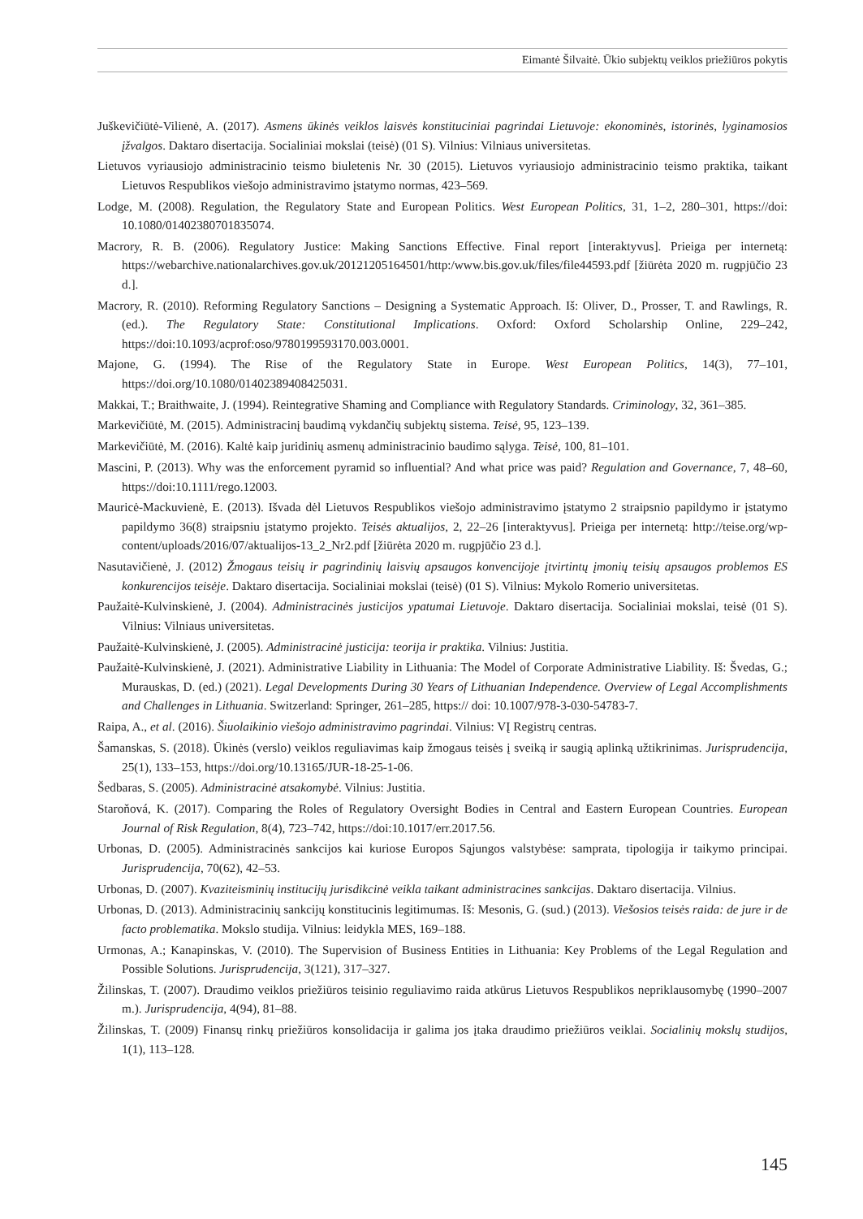Eimantė Šilvaitė. Ūkio subjektų veiklos priežiūros pokytis
Juškevičiūtė-Vilienė, A. (2017). Asmens ūkinės veiklos laisvės konstituciniai pagrindai Lietuvoje: ekonominės, istorinės, lyginamosios įžvalgos. Daktaro disertacija. Socialiniai mokslai (teisė) (01 S). Vilnius: Vilniaus universitetas.
Lietuvos vyriausiojo administracinio teismo biuletenis Nr. 30 (2015). Lietuvos vyriausiojo administracinio teismo praktika, taikant Lietuvos Respublikos viešojo administravimo įstatymo normas, 423–569.
Lodge, M. (2008). Regulation, the Regulatory State and European Politics. West European Politics, 31, 1–2, 280–301, https://doi: 10.1080/01402380701835074.
Macrory, R. B. (2006). Regulatory Justice: Making Sanctions Effective. Final report [interaktyvus]. Prieiga per internetą: https://webarchive.nationalarchives.gov.uk/20121205164501/http:/www.bis.gov.uk/files/file44593.pdf [žiūrėta 2020 m. rugpjūčio 23 d.].
Macrory, R. (2010). Reforming Regulatory Sanctions – Designing a Systematic Approach. Iš: Oliver, D., Prosser, T. and Rawlings, R. (ed.). The Regulatory State: Constitutional Implications. Oxford: Oxford Scholarship Online, 229–242, https://doi:10.1093/acprof:oso/9780199593170.003.0001.
Majone, G. (1994). The Rise of the Regulatory State in Europe. West European Politics, 14(3), 77–101, https://doi.org/10.1080/01402389408425031.
Makkai, T.; Braithwaite, J. (1994). Reintegrative Shaming and Compliance with Regulatory Standards. Criminology, 32, 361–385.
Markevičiūtė, M. (2015). Administracinį baudimą vykdančių subjektų sistema. Teisė, 95, 123–139.
Markevičiūtė, M. (2016). Kaltė kaip juridinių asmenų administracinio baudimo sąlyga. Teisė, 100, 81–101.
Mascini, P. (2013). Why was the enforcement pyramid so influential? And what price was paid? Regulation and Governance, 7, 48–60, https://doi:10.1111/rego.12003.
Mauricė-Mackuvienė, E. (2013). Išvada dėl Lietuvos Respublikos viešojo administravimo įstatymo 2 straipsnio papildymo ir įstatymo papildymo 36(8) straipsniu įstatymo projekto. Teisės aktualijos, 2, 22–26 [interaktyvus]. Prieiga per internetą: http://teise.org/wp-content/uploads/2016/07/aktualijos-13_2_Nr2.pdf [žiūrėta 2020 m. rugpjūčio 23 d.].
Nasutavičienė, J. (2012) Žmogaus teisių ir pagrindinių laisvių apsaugos konvencijoje įtvirtintų įmonių teisių apsaugos problemos ES konkurencijos teisėje. Daktaro disertacija. Socialiniai mokslai (teisė) (01 S). Vilnius: Mykolo Romerio universitetas.
Paužaitė-Kulvinskienė, J. (2004). Administracinės justicijos ypatumai Lietuvoje. Daktaro disertacija. Socialiniai mokslai, teisė (01 S). Vilnius: Vilniaus universitetas.
Paužaitė-Kulvinskienė, J. (2005). Administracinė justicija: teorija ir praktika. Vilnius: Justitia.
Paužaitė-Kulvinskienė, J. (2021). Administrative Liability in Lithuania: The Model of Corporate Administrative Liability. Iš: Švedas, G.; Murauskas, D. (ed.) (2021). Legal Developments During 30 Years of Lithuanian Independence. Overview of Legal Accomplishments and Challenges in Lithuania. Switzerland: Springer, 261–285, https:// doi: 10.1007/978-3-030-54783-7.
Raipa, A., et al. (2016). Šiuolaikinio viešojo administravimo pagrindai. Vilnius: VĮ Registrų centras.
Šamanskas, S. (2018). Ūkinės (verslo) veiklos reguliavimas kaip žmogaus teisės į sveiką ir saugią aplinką užtikrinimas. Jurisprudencija, 25(1), 133–153, https://doi.org/10.13165/JUR-18-25-1-06.
Šedbaras, S. (2005). Administracinė atsakomybė. Vilnius: Justitia.
Staroňová, K. (2017). Comparing the Roles of Regulatory Oversight Bodies in Central and Eastern European Countries. European Journal of Risk Regulation, 8(4), 723–742, https://doi:10.1017/err.2017.56.
Urbonas, D. (2005). Administracinės sankcijos kai kuriose Europos Sąjungos valstybėse: samprata, tipologija ir taikymo principai. Jurisprudencija, 70(62), 42–53.
Urbonas, D. (2007). Kvaziteisminių institucijų jurisdikcinė veikla taikant administracines sankcijas. Daktaro disertacija. Vilnius.
Urbonas, D. (2013). Administracinių sankcijų konstitucinis legitimumas. Iš: Mesonis, G. (sud.) (2013). Viešosios teisės raida: de jure ir de facto problematika. Mokslo studija. Vilnius: leidykla MES, 169–188.
Urmonas, A.; Kanapinskas, V. (2010). The Supervision of Business Entities in Lithuania: Key Problems of the Legal Regulation and Possible Solutions. Jurisprudencija, 3(121), 317–327.
Žilinskas, T. (2007). Draudimo veiklos priežiūros teisinio reguliavimo raida atkūrus Lietuvos Respublikos nepriklausomybę (1990–2007 m.). Jurisprudencija, 4(94), 81–88.
Žilinskas, T. (2009) Finansų rinkų priežiūros konsolidacija ir galima jos įtaka draudimo priežiūros veiklai. Socialinių mokslų studijos, 1(1), 113–128.
145